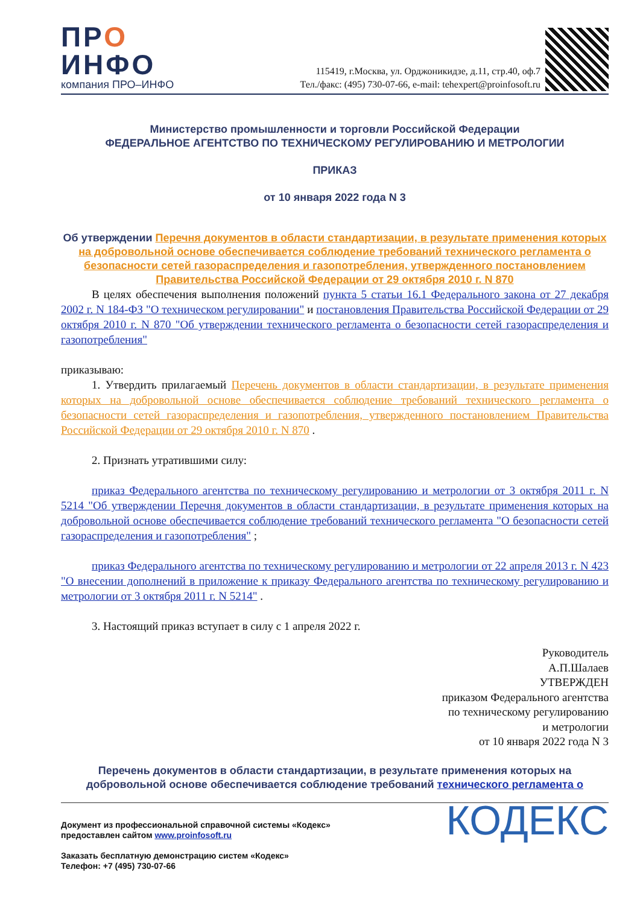ПРО
ИНФО
компания ПРО–ИНФО
115419, г.Москва, ул. Орджоникидзе, д.11, стр.40, оф.7
Тел./факс: (495) 730-07-66, e-mail: tehexpert@proinfosoft.ru
Министерство промышленности и торговли Российской Федерации
ФЕДЕРАЛЬНОЕ АГЕНТСТВО ПО ТЕХНИЧЕСКОМУ РЕГУЛИРОВАНИЮ И МЕТРОЛОГИИ
ПРИКАЗ
от 10 января 2022 года N 3
Об утверждении Перечня документов в области стандартизации, в результате применения которых на добровольной основе обеспечивается соблюдение требований технического регламента о безопасности сетей газораспределения и газопотребления, утвержденного постановлением Правительства Российской Федерации от 29 октября 2010 г. N 870
В целях обеспечения выполнения положений пункта 5 статьи 16.1 Федерального закона от 27 декабря 2002 г. N 184-ФЗ "О техническом регулировании" и постановления Правительства Российской Федерации от 29 октября 2010 г. N 870 "Об утверждении технического регламента о безопасности сетей газораспределения и газопотребления"
приказываю:
1. Утвердить прилагаемый Перечень документов в области стандартизации, в результате применения которых на добровольной основе обеспечивается соблюдение требований технического регламента о безопасности сетей газораспределения и газопотребления, утвержденного постановлением Правительства Российской Федерации от 29 октября 2010 г. N 870 .
2. Признать утратившими силу:
приказ Федерального агентства по техническому регулированию и метрологии от 3 октября 2011 г. N 5214 "Об утверждении Перечня документов в области стандартизации, в результате применения которых на добровольной основе обеспечивается соблюдение требований технического регламента "О безопасности сетей газораспределения и газопотребления" ;
приказ Федерального агентства по техническому регулированию и метрологии от 22 апреля 2013 г. N 423 "О внесении дополнений в приложение к приказу Федерального агентства по техническому регулированию и метрологии от 3 октября 2011 г. N 5214" .
3. Настоящий приказ вступает в силу с 1 апреля 2022 г.
Руководитель
А.П.Шалаев
УТВЕРЖДЕН
приказом Федерального агентства
по техническому регулированию
и метрологии
от 10 января 2022 года N 3
Перечень документов в области стандартизации, в результате применения которых на добровольной основе обеспечивается соблюдение требований технического регламента о
Документ из профессиональной справочной системы «Кодекс»
предоставлен сайтом www.proinfosoft.ru
Заказать бесплатную демонстрацию систем «Кодекс»
Телефон: +7 (495) 730-07-66
КОДЕКС